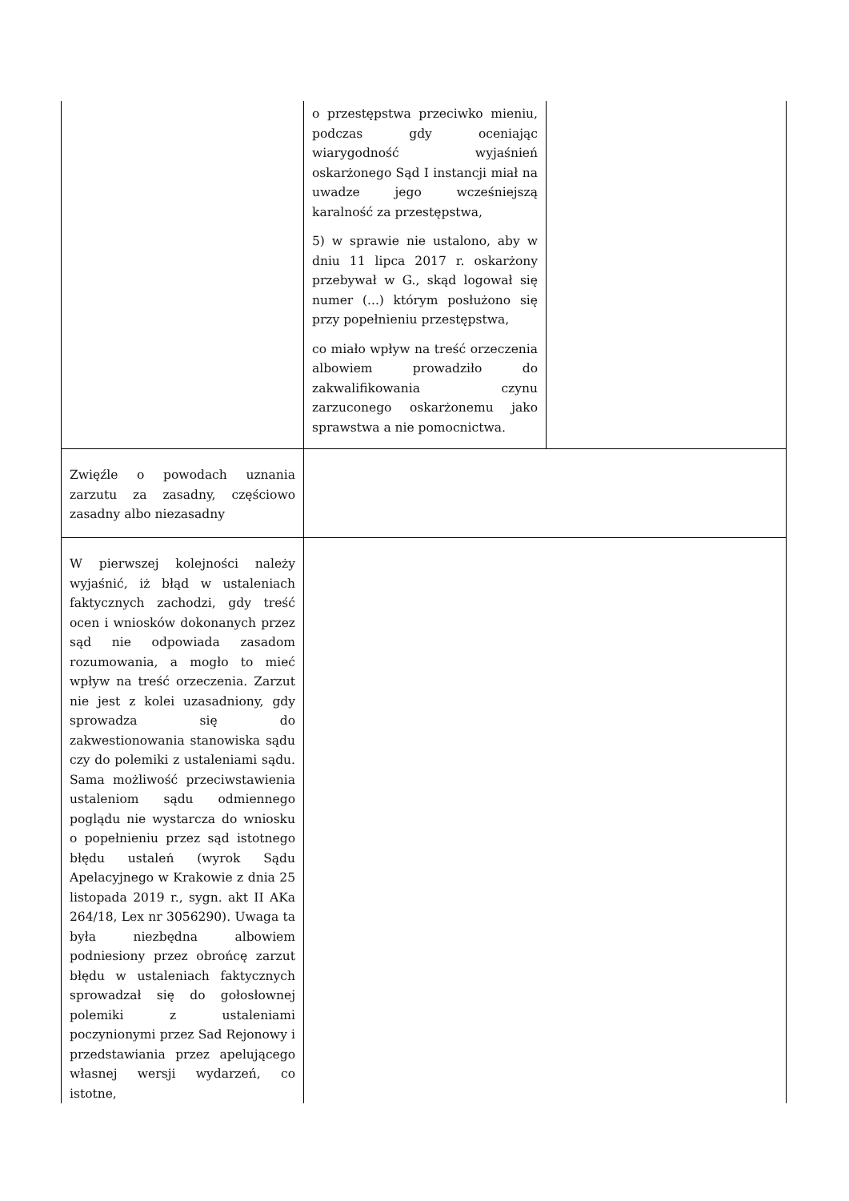| | o przestępstwa przeciwko mieniu, podczas gdy oceniając wiarygodność wyjaśnień oskarżonego Sąd I instancji miał na uwadze jego wcześniejszą karalność za przestępstwa, 5) w sprawie nie ustalono, aby w dniu 11 lipca 2017 r. oskarżony przebywał w G., skąd logował się numer (...) którym posłużono się przy popełnieniu przestępstwa, co miało wpływ na treść orzeczenia albowiem prowadziło do zakwalifikowania czynu zarzuconego oskarżonemu jako sprawstwa a nie pomocnictwa. | |
| Zwięźle o powodach uznania zarzutu za zasadny, częściowo zasadny albo niezasadny | | |
| W pierwszej kolejności należy wyjaśnić, iż błąd w ustaleniach faktycznych zachodzi, gdy treść ocen i wniosków dokonanych przez sąd nie odpowiada zasadom rozumowania, a mogło to mieć wpływ na treść orzeczenia. Zarzut nie jest z kolei uzasadniony, gdy sprowadza się do zakwestionowania stanowiska sądu czy do polemiki z ustaleniami sądu. Sama możliwość przeciwstawienia ustaleniom sądu odmiennego poglądu nie wystarcza do wniosku o popełnieniu przez sąd istotnego błędu ustaleń (wyrok Sądu Apelacyjnego w Krakowie z dnia 25 listopada 2019 r., sygn. akt II AKa 264/18, Lex nr 3056290). Uwaga ta była niezbędna albowiem podniesiony przez obrońcę zarzut błędu w ustaleniach faktycznych sprowadzał się do gołosłownej polemiki z ustaleniami poczynionymi przez Sad Rejonowy i przedstawiania przez apelującego własnej wersji wydarzeń, co istotne, | | |